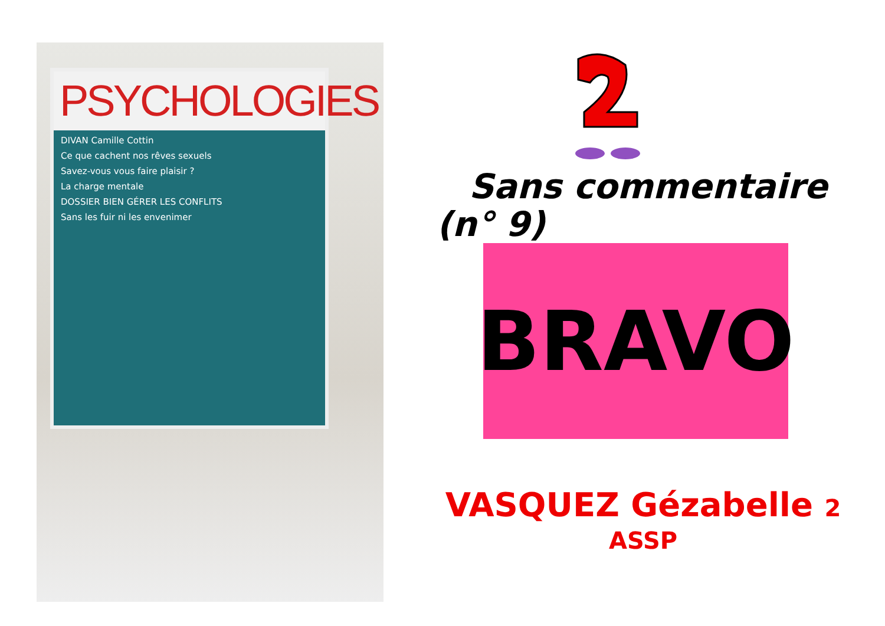PSYCHOLOGIES
DIVAN Camille Cottin
Ce que cachent nos rêves sexuels
Savez-vous vous faire plaisir ?
La charge mentale
DOSSIER BIEN GÉRER LES CONFLITS
Sans les fuir ni les envenimer
Sans commentaire
(n° 9)
BRAVO
VASQUEZ Gézabelle 2
ASSP